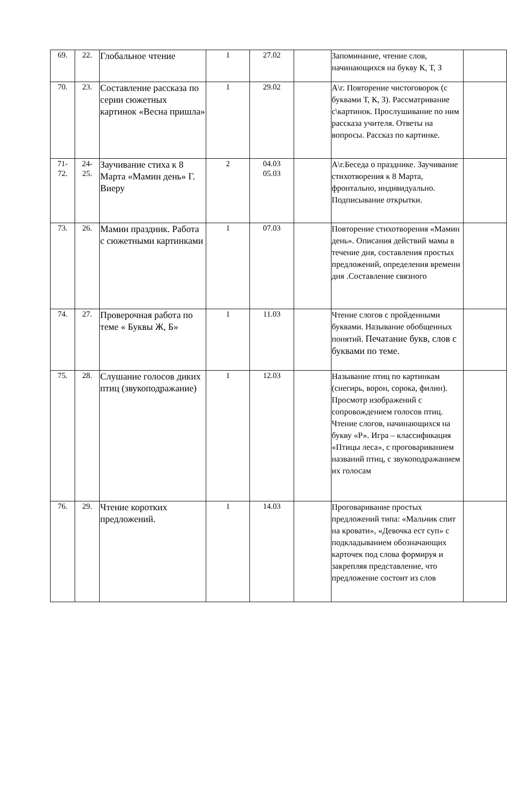| 69. | 22. | Глобальное чтение | 1 | 27.02 | | Запоминание, чтение слов, начинающихся на букву К, Т, З | |
| 70. | 23. | Составление рассказа по серии сюжетных картинок «Весна пришла» | 1 | 29.02 | | А\г. Повторение чистоговорок (с буквами Т, К, З). Рассматривание с\картинок. Прослушивание по ним рассказа учителя. Ответы на вопросы. Рассказ по картинке. | |
| 71- 72. | 24- 25. | Заучивание стиха к 8 Марта «Мамин день» Г. Виеру | 2 | 04.03 05.03 | | А\г.Беседа о празднике. Заучивание стихотворения к 8 Марта, фронтально, индивидуально. Подписывание открытки. | |
| 73. | 26. | Мамин праздник. Работа с сюжетными картинками | 1 | 07.03 | | Повторение стихотворения «Мамин день». Описания действий мамы в течение дня, составления простых предложений, определения времени дня .Составление связного | |
| 74. | 27. | Проверочная работа по теме « Буквы Ж, Б» | 1 | 11.03 | | Чтение слогов с пройденными буквами. Называние обобщенных понятий. Печатание букв, слов с буквами по теме. | |
| 75. | 28. | Слушание голосов диких птиц (звукоподражание) | 1 | 12.03 | | Называние птиц по картинкам (снегирь, ворон, сорока, филин). Просмотр изображений с сопровождением голосов птиц. Чтение слогов, начинающихся на букву «Р». Игра – классификация «Птицы леса», с проговариванием названий птиц, с звукоподражанием их голосам | |
| 76. | 29. | Чтение коротких предложений. | 1 | 14.03 | | Проговаривание простых предложений типа: «Мальчик спит на кровати», «Девочка ест суп» с подкладыванием обозначающих карточек под слова формируя и закрепляя представление, что предложение состоит из слов | |